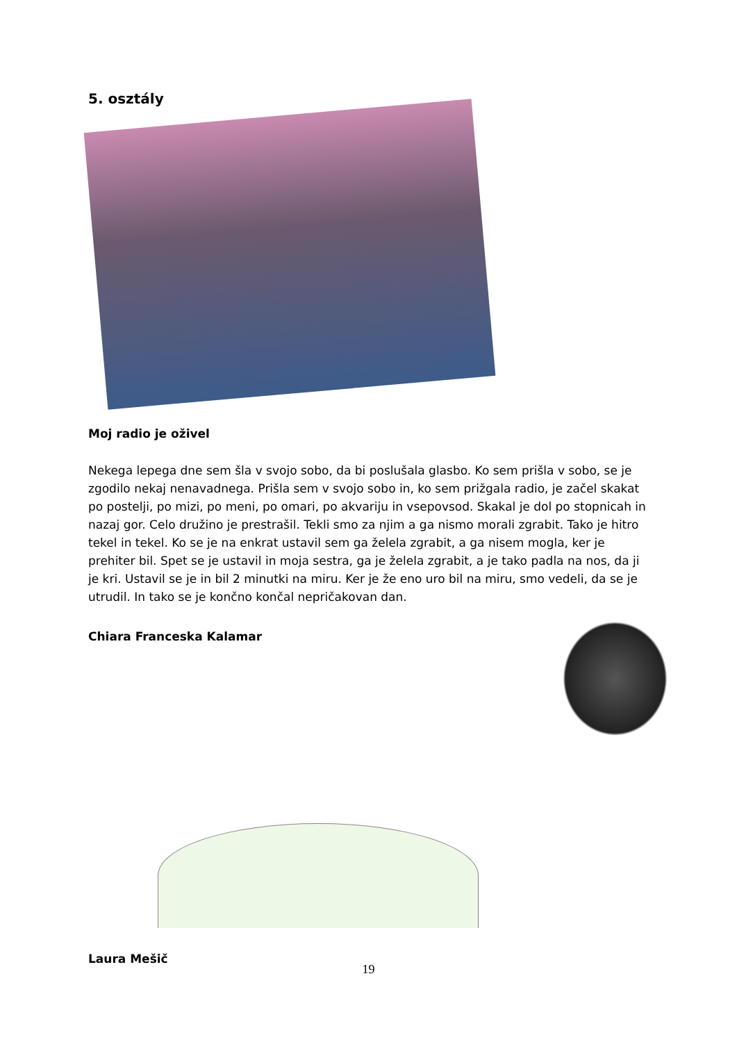5. osztály
Moj radio je oživel
Nekega lepega dne sem šla v svojo sobo, da bi poslušala glasbo. Ko sem prišla v sobo, se je zgodilo nekaj nenavadnega. Prišla sem v svojo sobo in, ko sem prižgala radio, je začel skakat po postelji, po mizi, po meni, po omari, po akvariju in vsepovsod. Skakal je dol po stopnicah in nazaj gor. Celo družino je prestrašil. Tekli smo za njim a ga nismo morali zgrabit. Tako je hitro tekel in tekel. Ko se je na enkrat ustavil sem ga želela zgrabit, a ga nisem mogla, ker je prehiter bil. Spet se je ustavil in moja sestra, ga je želela zgrabit, a je tako padla na nos, da ji je kri. Ustavil se je in bil 2 minutki na miru. Ker je že eno uro bil na miru, smo vedeli, da se je utrudil. In tako se je končno končal nepričakovan dan.
Chiara Franceska Kalamar
Laura Mešič
19